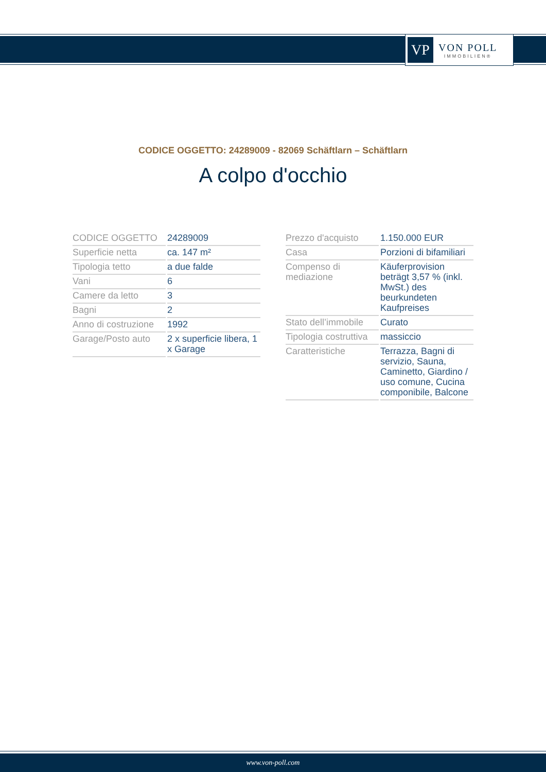VP
VON POLL
IMMOBILIEN®
CODICE OGGETTO: 24289009 - 82069 Schäftlarn – Schäftlarn
A colpo d'occhio
| CODICE OGGETTO | 24289009 |
| Superficie netta | ca. 147 m² |
| Tipologia tetto | a due falde |
| Vani | 6 |
| Camere da letto | 3 |
| Bagni | 2 |
| Anno di costruzione | 1992 |
| Garage/Posto auto | 2 x superficie libera, 1 x Garage |
| Prezzo d'acquisto | 1.150.000 EUR |
| Casa | Porzioni di bifamiliari |
| Compenso di mediazione | Käuferprovision beträgt 3,57 % (inkl. MwSt.) des beurkundeten Kaufpreises |
| Stato dell’immobile | Curato |
| Tipologia costruttiva | massiccio |
| Caratteristiche | Terrazza, Bagni di servizio, Sauna, Caminetto, Giardino / uso comune, Cucina componibile, Balcone |
www.von-poll.com